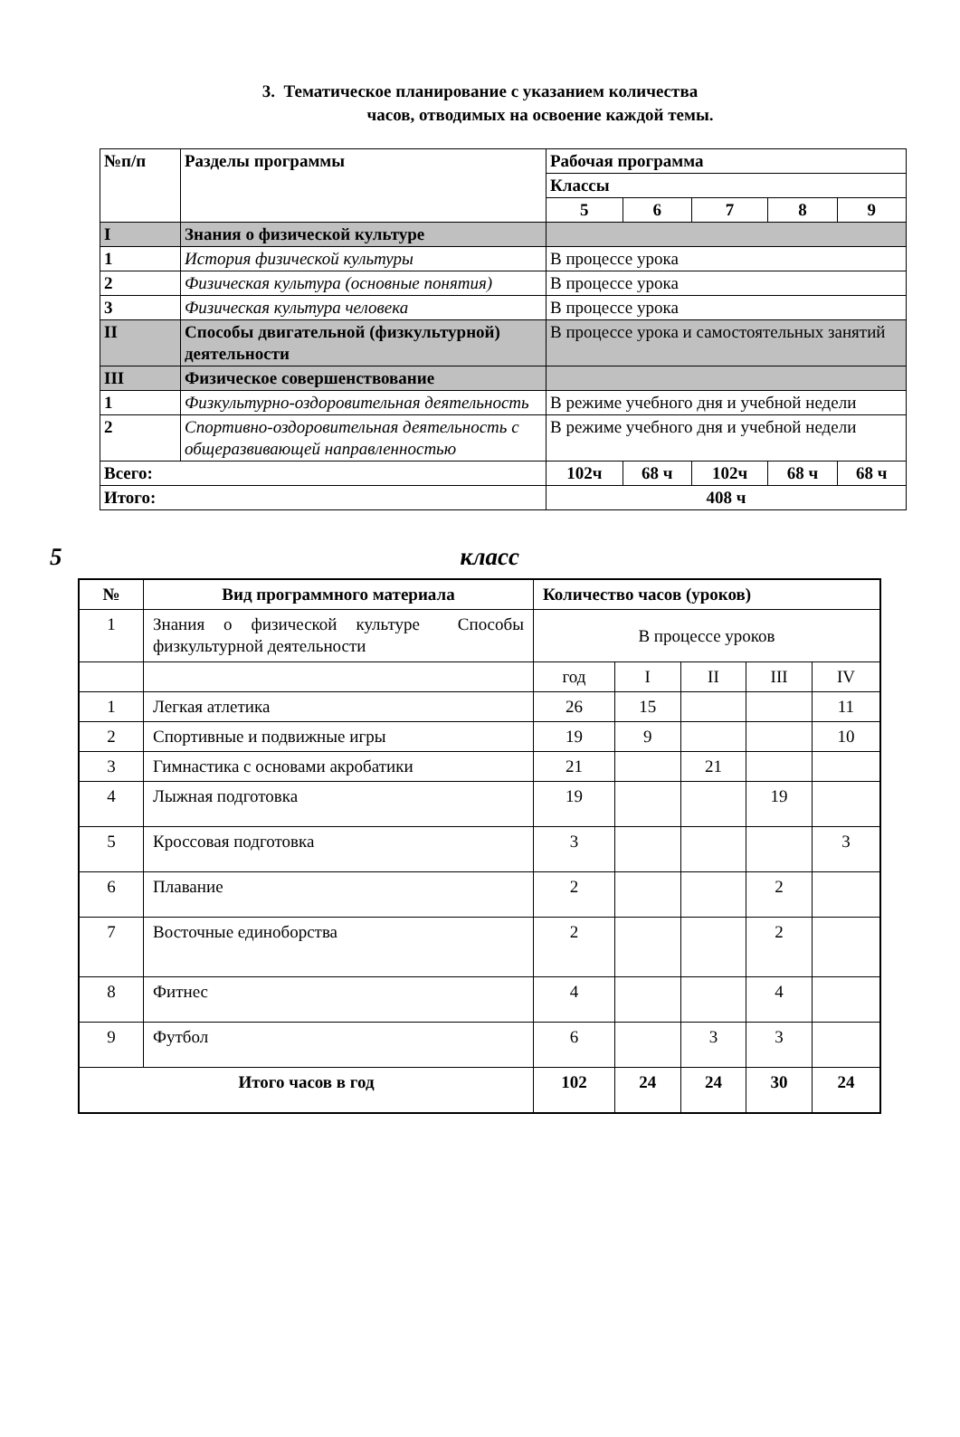3. Тематическое планирование с указанием количества
часов, отводимых на освоение каждой темы.
| №п/п | Разделы программы | Рабочая программа | | | | |
| | | Классы | | | | |
| | | 5 | 6 | 7 | 8 | 9 |
| I | Знания о физической культуре | | | | | |
| 1 | История физической культуры | В процессе урока | | | | |
| 2 | Физическая культура (основные понятия) | В процессе урока | | | | |
| 3 | Физическая культура человека | В процессе урока | | | | |
| II | Способы двигательной (физкультурной) деятельности | В процессе урока и самостоятельных занятий | | | | |
| III | Физическое совершенствование | | | | | |
| 1 | Физкультурно-оздоровительная деятельность | В режиме учебного дня и учебной недели | | | | |
| 2 | Спортивно-оздоровительная деятельность с общеразвивающей направленностью | В режиме учебного дня и учебной недели | | | | |
| Всего: | | 102ч | 68 ч | 102ч | 68 ч | 68 ч |
| Итого: | | 408 ч | | | | |
5 класс
| № | Вид программного материала | Количество часов (уроков) | | | | |
| --- | --- | --- | --- | --- | --- | --- |
| 1 | Знания о физической культуре Способы физкультурной деятельности | В процессе уроков | | | | |
| | | год | I | II | III | IV |
| 1 | Легкая атлетика | 26 | 15 | | | 11 |
| 2 | Спортивные и подвижные игры | 19 | 9 | | | 10 |
| 3 | Гимнастика с основами акробатики | 21 | | 21 | | |
| 4 | Лыжная подготовка | 19 | | | 19 | |
| 5 | Кроссовая подготовка | 3 | | | | 3 |
| 6 | Плавание | 2 | | | 2 | |
| 7 | Восточные единоборства | 2 | | | 2 | |
| 8 | Фитнес | 4 | | | 4 | |
| 9 | Футбол | 6 | | 3 | 3 | |
| Итого часов в год | | 102 | 24 | 24 | 30 | 24 |